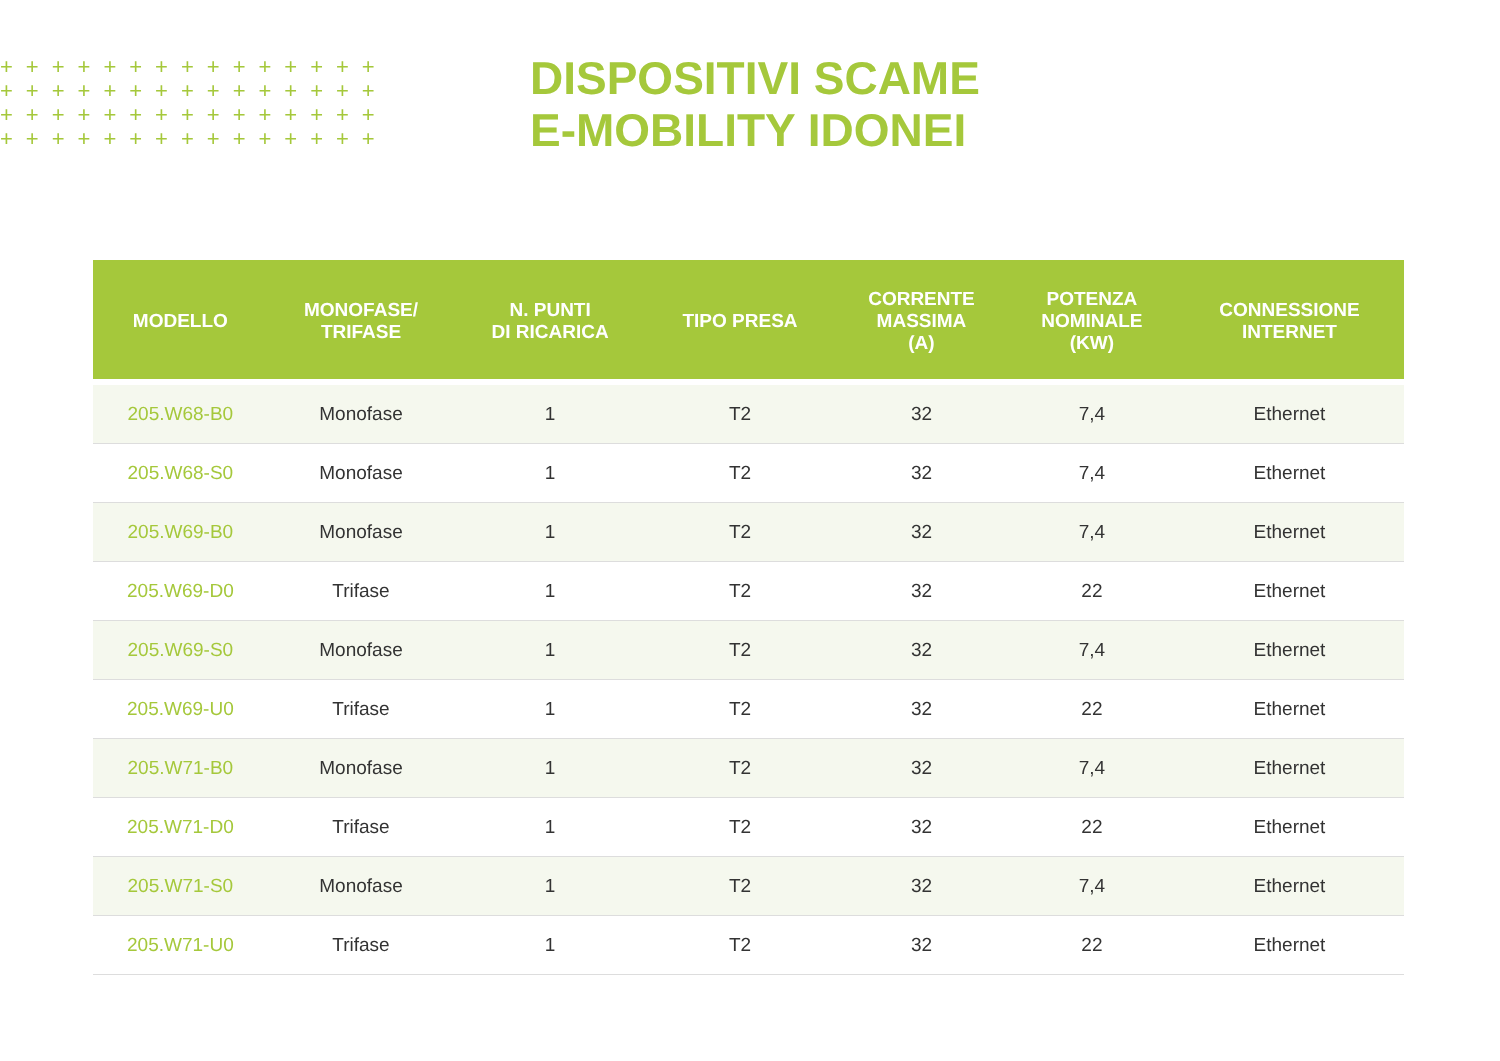+++++++++++++++
+++++++++++++++
+++++++++++++++
+++++++++++++++
DISPOSITIVI SCAME
E-MOBILITY IDONEI
| MODELLO | MONOFASE/ TRIFASE | N. PUNTI DI RICARICA | TIPO PRESA | CORRENTE MASSIMA (A) | POTENZA NOMINALE (KW) | CONNESSIONE INTERNET |
| --- | --- | --- | --- | --- | --- | --- |
| 205.W68-B0 | Monofase | 1 | T2 | 32 | 7,4 | Ethernet |
| 205.W68-S0 | Monofase | 1 | T2 | 32 | 7,4 | Ethernet |
| 205.W69-B0 | Monofase | 1 | T2 | 32 | 7,4 | Ethernet |
| 205.W69-D0 | Trifase | 1 | T2 | 32 | 22 | Ethernet |
| 205.W69-S0 | Monofase | 1 | T2 | 32 | 7,4 | Ethernet |
| 205.W69-U0 | Trifase | 1 | T2 | 32 | 22 | Ethernet |
| 205.W71-B0 | Monofase | 1 | T2 | 32 | 7,4 | Ethernet |
| 205.W71-D0 | Trifase | 1 | T2 | 32 | 22 | Ethernet |
| 205.W71-S0 | Monofase | 1 | T2 | 32 | 7,4 | Ethernet |
| 205.W71-U0 | Trifase | 1 | T2 | 32 | 22 | Ethernet |